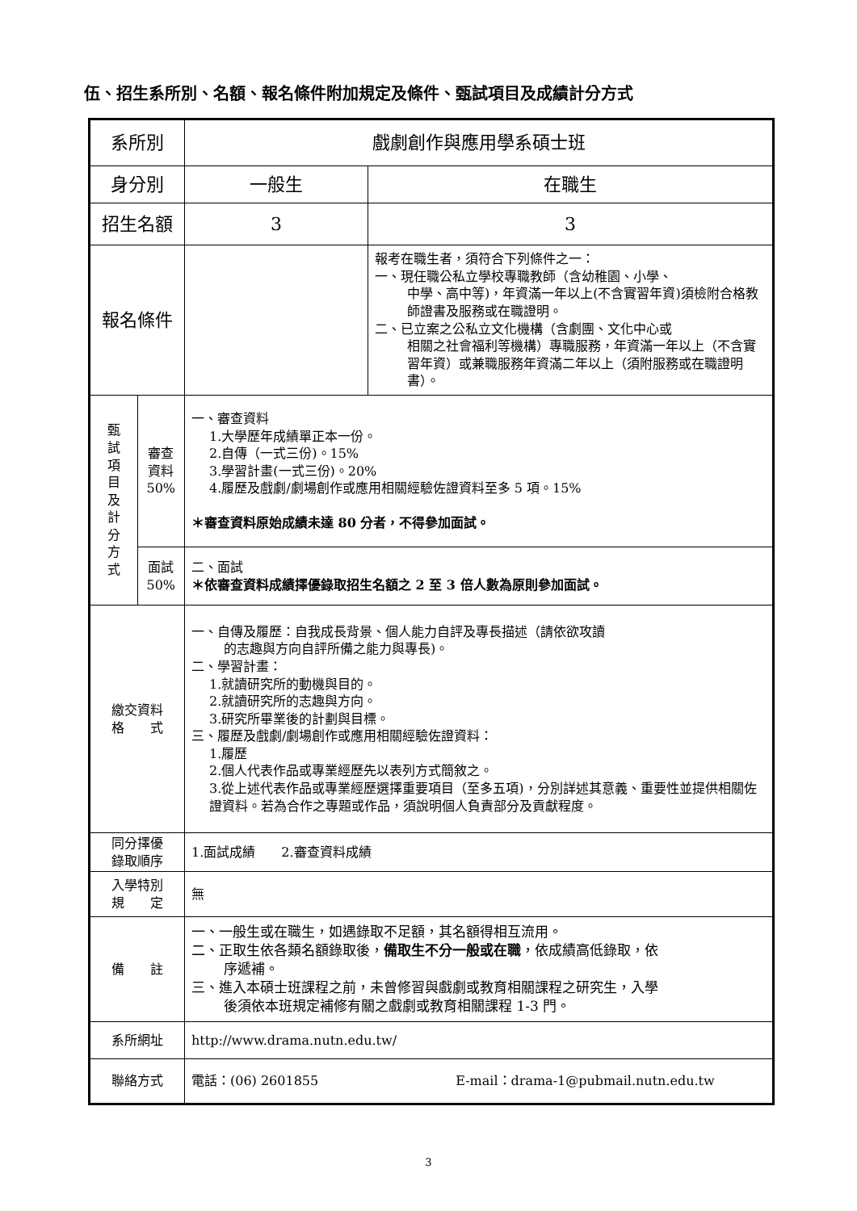伍、招生系所別、名額、報名條件附加規定及條件、甄試項目及成績計分方式
| 系所別 | | 戲劇創作與應用學系碩士班 | |
| 身分別 | | 一般生 | 在職生 |
| 招生名額 | | 3 | 3 |
| 報名條件 | | | 報考在職生者，須符合下列條件之一： 一、現任職公私立學校專職教師（含幼稚園、小學、 中學、高中等)，年資滿一年以上(不含實習年資)須檢附合格教師證書及服務或在職證明。 二、已立案之公私立文化機構（含劇團、文化中心或 相關之社會福利等機構）專職服務，年資滿一年以上（不含實習年資）或兼職服務年資滿二年以上（須附服務或在職證明書）。 |
| 甄 試 項 目 及 計 分 方 式 | 審查 資料 50% | 一、審查資料 1.大學歷年成績單正本一份。 2.自傳（一式三份)。15% 3.學習計畫(一式三份)。20% 4.履歷及戲劇/劇場創作或應用相關經驗佐證資料至多 5 項。15% ＊審查資料原始成績未達 80 分者，不得參加面試。 | |
| | 面試 50% | 二、面試 ＊依審查資料成績擇優錄取招生名額之 2 至 3 倍人數為原則參加面試。 | |
| 繳交資料 格 式 | | 一、自傳及履歷：自我成長背景、個人能力自評及專長描述（請依欲攻讀 的志趣與方向自評所備之能力與專長)。 二、學習計畫： 1.就讀研究所的動機與目的。 2.就讀研究所的志趣與方向。 3.研究所畢業後的計劃與目標。 三、履歷及戲劇/劇場創作或應用相關經驗佐證資料： 1.履歷 2.個人代表作品或專業經歷先以表列方式簡敘之。 3.從上述代表作品或專業經歷選擇重要項目（至多五項)，分別詳述其意義、重要性並提供相關佐證資料。若為合作之專題或作品，須說明個人負責部分及貢獻程度。 | |
| 同分擇優 錄取順序 | | 1.面試成績 2.審查資料成績 | |
| 入學特別 規 定 | | 無 | |
| 備 註 | | 一、一般生或在職生，如遇錄取不足額，其名額得相互流用。 二、正取生依各類名額錄取後， 備取生不分一般或在職 ，依成績高低錄取，依 序遞補。 三、進入本碩士班課程之前，未曾修習與戲劇或教育相關課程之研究生，入學 後須依本班規定補修有關之戲劇或教育相關課程 1-3 門。 | |
| 系所網址 | | http://www.drama.nutn.edu.tw/ | |
| 聯絡方式 | | 電話：(06) 2601855 E-mail：drama-1@pubmail.nutn.edu.tw | |
3